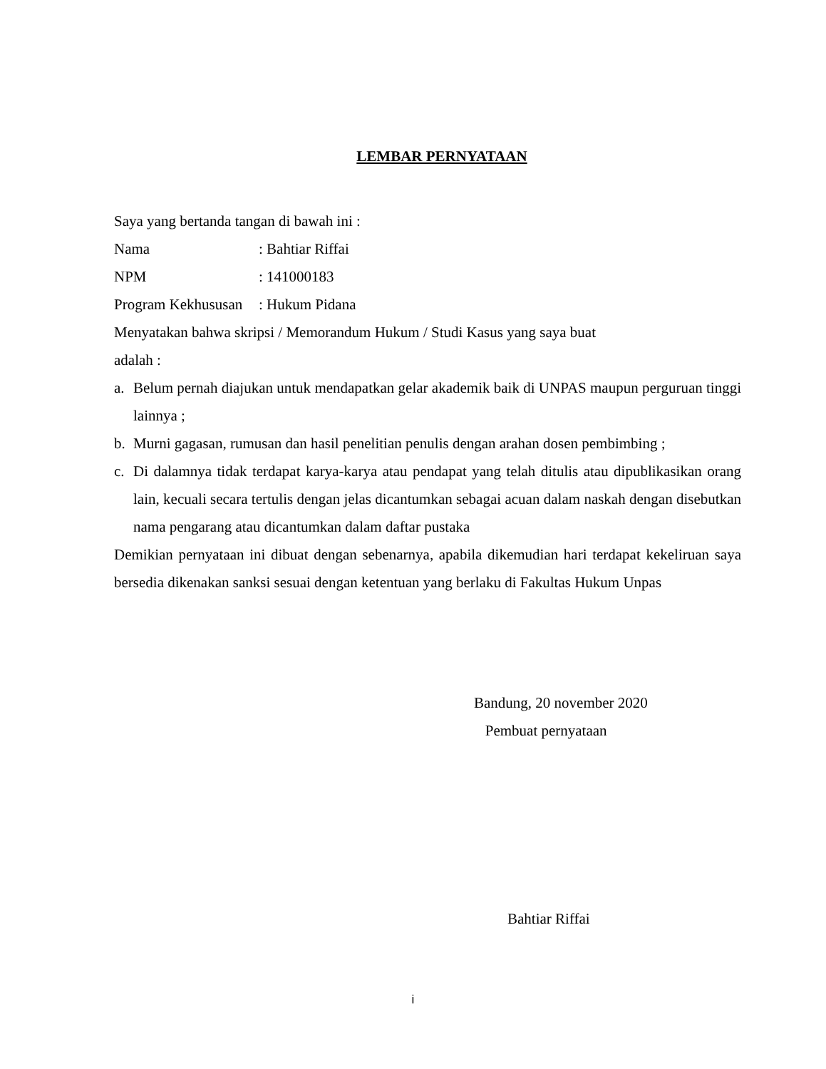LEMBAR PERNYATAAN
Saya yang bertanda tangan di bawah ini :
Nama: Bahtiar Riffai
NPM: 141000183
Program Kekhususan: Hukum Pidana
Menyatakan bahwa skripsi / Memorandum Hukum / Studi Kasus yang saya buat
adalah :
a. Belum pernah diajukan untuk mendapatkan gelar akademik baik di UNPAS maupun perguruan tinggi lainnya ;
b. Murni gagasan, rumusan dan hasil penelitian penulis dengan arahan dosen pembimbing ;
c. Di dalamnya tidak terdapat karya-karya atau pendapat yang telah ditulis atau dipublikasikan orang lain, kecuali secara tertulis dengan jelas dicantumkan sebagai acuan dalam naskah dengan disebutkan nama pengarang atau dicantumkan dalam daftar pustaka
Demikian pernyataan ini dibuat dengan sebenarnya, apabila dikemudian hari terdapat kekeliruan saya bersedia dikenakan sanksi sesuai dengan ketentuan yang berlaku di Fakultas Hukum Unpas
Bandung, 20 november 2020
Pembuat pernyataan
Bahtiar Riffai
i